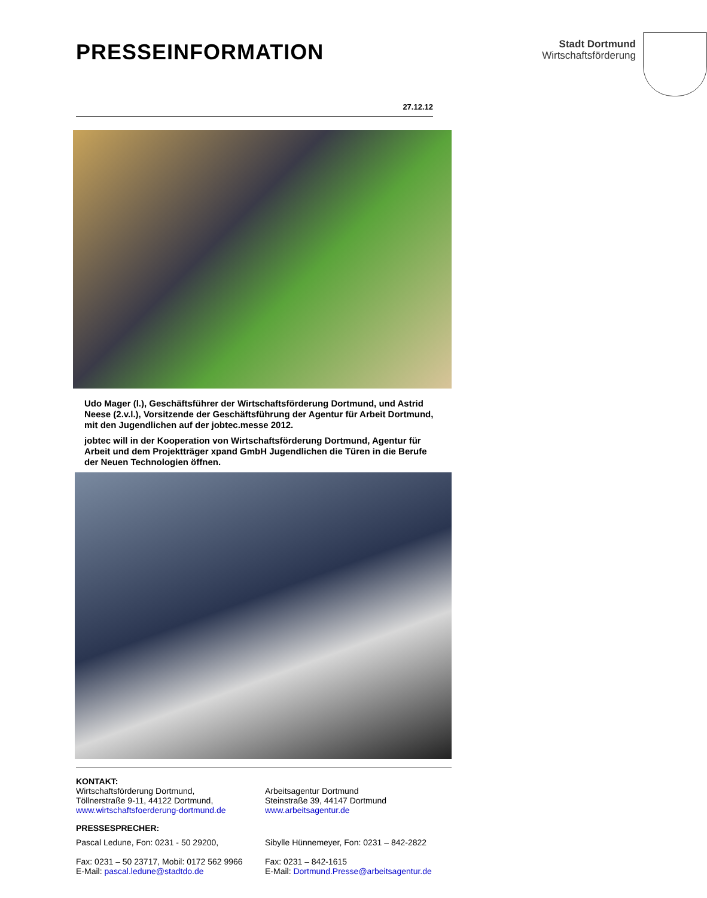PRESSEINFORMATION
Stadt Dortmund
Wirtschaftsförderung
27.12.12
Udo Mager (l.), Geschäftsführer der Wirtschaftsförderung Dortmund, und Astrid Neese (2.v.l.), Vorsitzende der Geschäftsführung der Agentur für Arbeit Dortmund, mit den Jugendlichen auf der jobtec.messe 2012.
jobtec will in der Kooperation von Wirtschaftsförderung Dortmund, Agentur für Arbeit und dem Projektträger xpand GmbH Jugendlichen die Türen in die Berufe der Neuen Technologien öffnen.
KONTAKT:
Wirtschaftsförderung Dortmund,
Töllnerstraße 9-11, 44122 Dortmund,
www.wirtschaftsfoerderung-dortmund.de
Arbeitsagentur Dortmund
Steinstraße 39, 44147 Dortmund
www.arbeitsagentur.de
PRESSESPRECHER:
Pascal Ledune, Fon: 0231 - 50 29200,
Fax: 0231 – 50 23717, Mobil: 0172 562 9966
E-Mail: pascal.ledune@stadtdo.de
Sibylle Hünnemeyer, Fon: 0231 – 842-2822
Fax: 0231 – 842-1615
E-Mail: Dortmund.Presse@arbeitsagentur.de